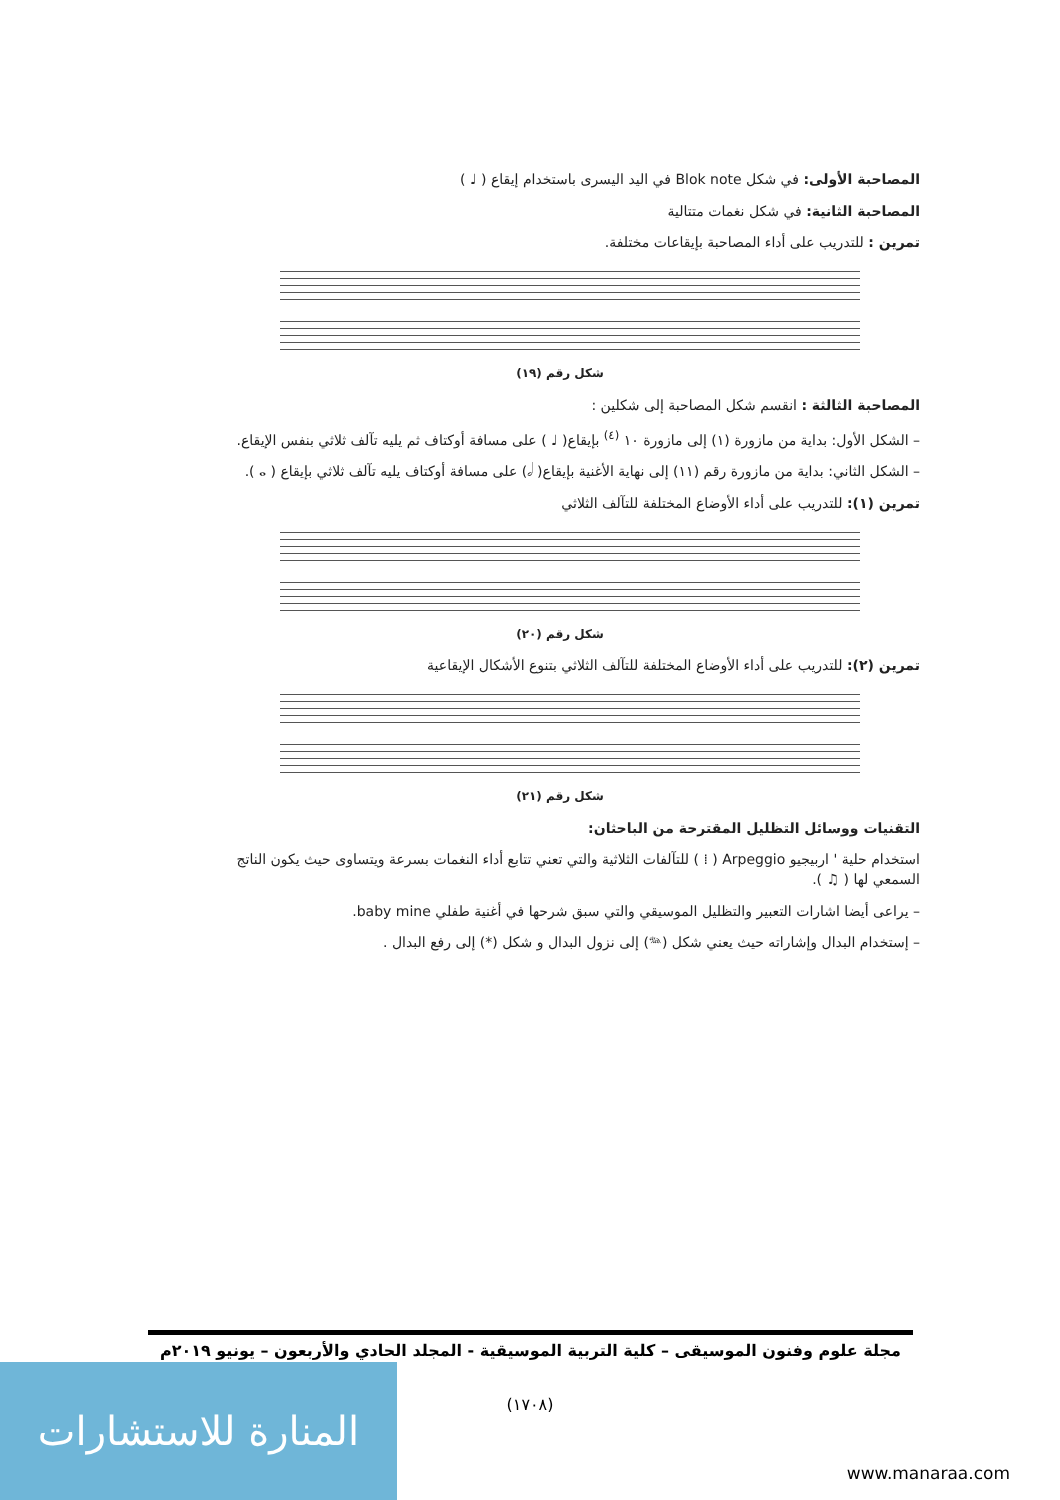المصاحبة الأولى: في شكل Blok note في اليد اليسرى باستخدام إيقاع ( ♩ )
المصاحبة الثانية: في شكل نغمات متتالية
تمرين : للتدريب على أداء المصاحبة بإيقاعات مختلفة.
شكل رقم (١٩)
المصاحبة الثالثة : انقسم شكل المصاحبة إلى شكلين :
– الشكل الأول: بداية من مازورة (١) إلى مازورة ١٠ <sup>(٤)</sup> بإيقاع( ♩ ) على مسافة أوكتاف ثم يليه تآلف ثلاثي بنفس الإيقاع.
– الشكل الثاني: بداية من مازورة رقم (١١) إلى نهاية الأغنية بإيقاع( 𝅗𝅥 ) على مسافة أوكتاف يليه تآلف ثلاثي بإيقاع ( 𝅝 ).
تمرين (١): للتدريب على أداء الأوضاع المختلفة للتآلف الثلاثي
شكل رقم (٢٠)
تمرين (٢): للتدريب على أداء الأوضاع المختلفة للتآلف الثلاثي بتنوع الأشكال الإيقاعية
شكل رقم (٢١)
التقنيات ووسائل التظليل المقترحة من الباحثان:
استخدام حلية ' اربيجيو Arpeggio ( ⁞ ) للتآلفات الثلاثية والتي تعني تتابع أداء النغمات بسرعة ويتساوى حيث يكون الناتج السمعي لها ( ♫ ).
– يراعى أيضا اشارات التعبير والتظليل الموسيقي والتي سبق شرحها في أغنية طفلي baby mine.
– إستخدام البدال وإشاراته حيث يعني شكل (𝆮) إلى نزول البدال و شكل (*) إلى رفع البدال .
مجلة علوم وفنون الموسيقى – كلية التربية الموسيقية - المجلد الحادي والأربعون – يونيو ٢٠١٩م
(١٧٠٨)
المنارة للاستشارات
www.manaraa.com